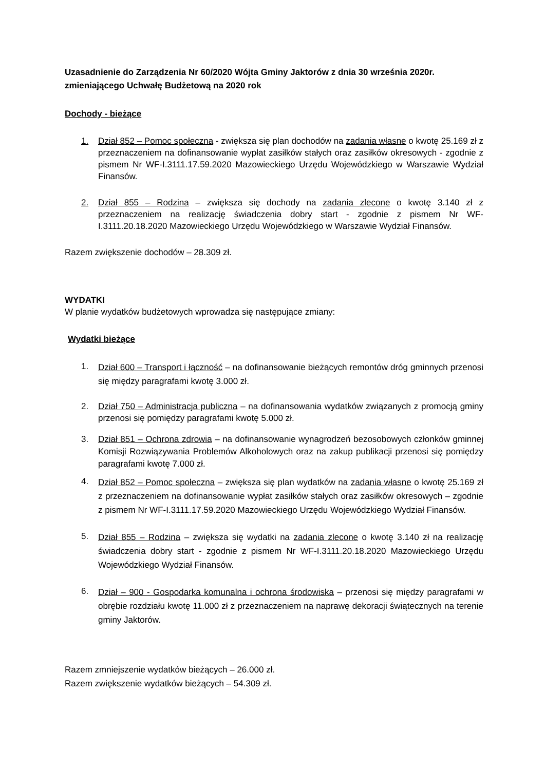Uzasadnienie do Zarządzenia Nr 60/2020 Wójta Gminy Jaktorów z dnia 30 września 2020r. zmieniającego Uchwałę Budżetową na 2020 rok
Dochody - bieżące
1. Dział 852 – Pomoc społeczna - zwiększa się plan dochodów na zadania własne o kwotę 25.169 zł z przeznaczeniem na dofinansowanie wypłat zasiłków stałych oraz zasiłków okresowych - zgodnie z pismem Nr WF-I.3111.17.59.2020 Mazowieckiego Urzędu Wojewódzkiego w Warszawie Wydział Finansów.
2. Dział 855 – Rodzina – zwiększa się dochody na zadania zlecone o kwotę 3.140 zł z przeznaczeniem na realizację świadczenia dobry start - zgodnie z pismem Nr WF-I.3111.20.18.2020 Mazowieckiego Urzędu Wojewódzkiego w Warszawie Wydział Finansów.
Razem zwiększenie dochodów – 28.309 zł.
WYDATKI
W planie wydatków budżetowych wprowadza się następujące zmiany:
Wydatki bieżące
1.
Dział 600 – Transport i łączność – na dofinansowanie bieżących remontów dróg gminnych przenosi się między paragrafami kwotę 3.000 zł.
2.
Dział 750 – Administracja publiczna – na dofinansowania wydatków związanych z promocją gminy przenosi się pomiędzy paragrafami kwotę 5.000 zł.
3.
Dział 851 – Ochrona zdrowia – na dofinansowanie wynagrodzeń bezosobowych członków gminnej Komisji Rozwiązywania Problemów Alkoholowych oraz na zakup publikacji przenosi się pomiędzy paragrafami kwotę 7.000 zł.
4.
Dział 852 – Pomoc społeczna – zwiększa się plan wydatków na zadania własne o kwotę 25.169 zł z przeznaczeniem na dofinansowanie wypłat zasiłków stałych oraz zasiłków okresowych – zgodnie z pismem Nr WF-I.3111.17.59.2020 Mazowieckiego Urzędu Wojewódzkiego Wydział Finansów.
5.
Dział 855 – Rodzina – zwiększa się wydatki na zadania zlecone o kwotę 3.140 zł na realizację świadczenia dobry start - zgodnie z pismem Nr WF-I.3111.20.18.2020 Mazowieckiego Urzędu Wojewódzkiego Wydział Finansów.
6.
Dział – 900 - Gospodarka komunalna i ochrona środowiska – przenosi się między paragrafami w obrębie rozdziału kwotę 11.000 zł z przeznaczeniem na naprawę dekoracji świątecznych na terenie gminy Jaktorów.
Razem zmniejszenie wydatków bieżących – 26.000 zł.
Razem zwiększenie wydatków bieżących – 54.309 zł.